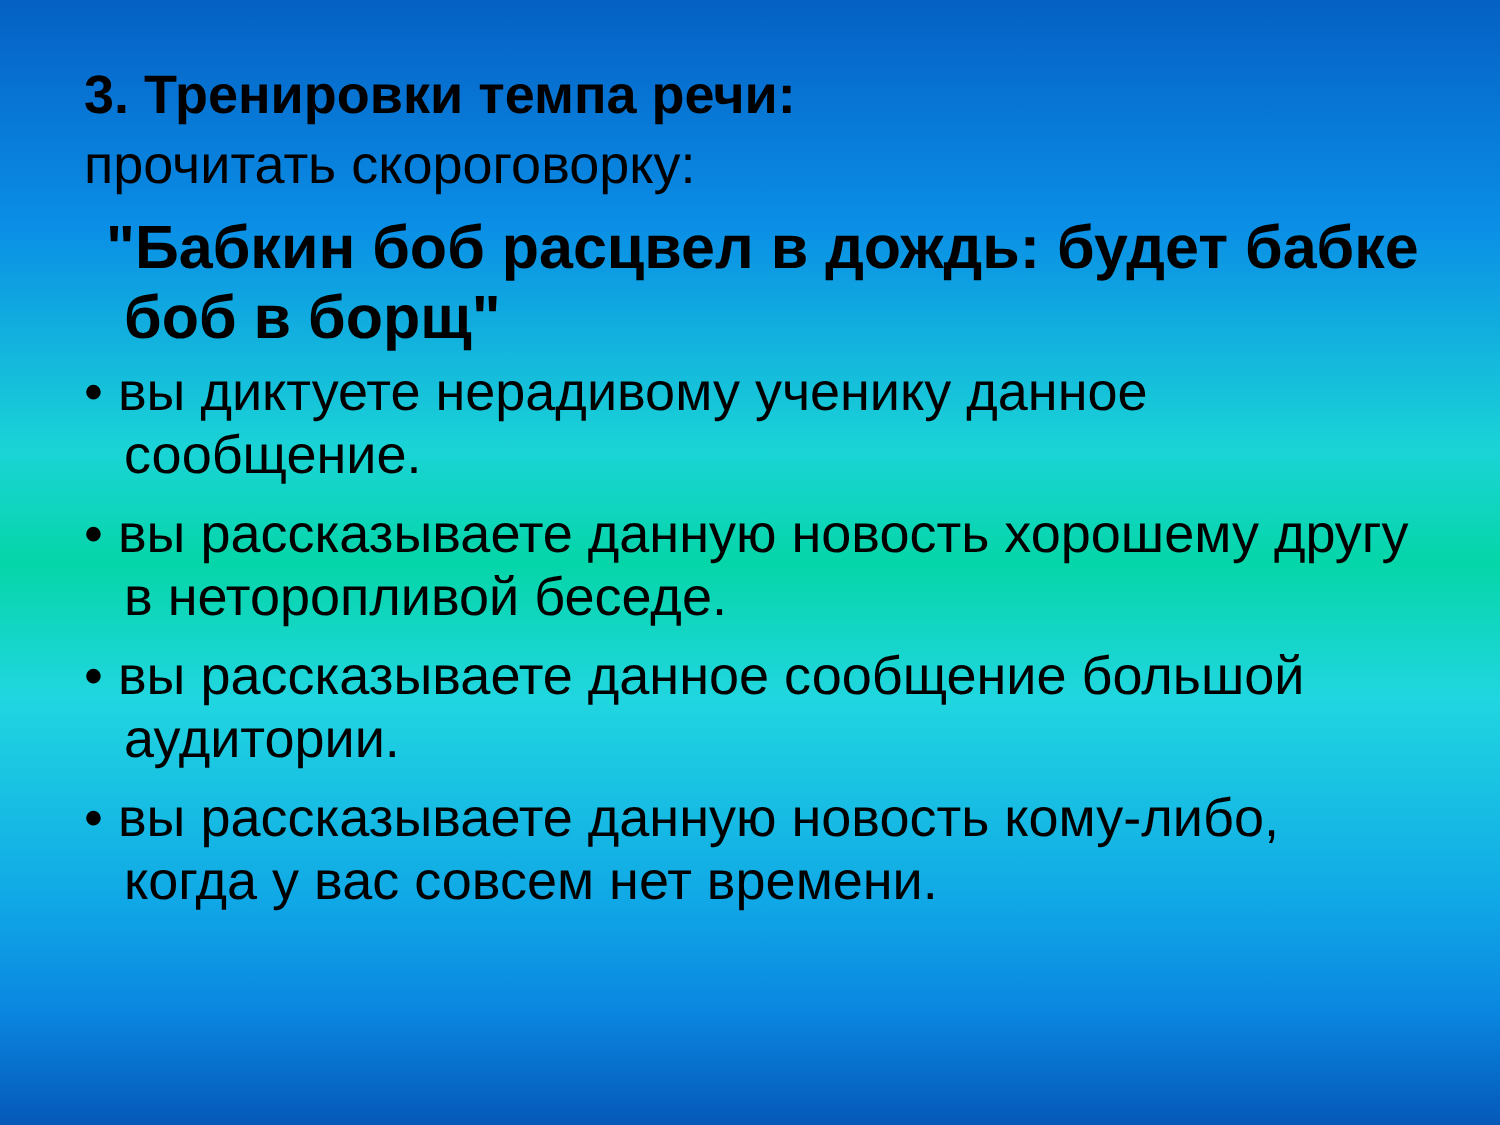3. Тренировки темпа речи:
прочитать скороговорку:
"Бабкин боб расцвел в дождь: будет бабке боб в борщ"
• вы диктуете нерадивому ученику данное сообщение.
• вы рассказываете данную новость хорошему другу в неторопливой беседе.
• вы рассказываете данное сообщение большой аудитории.
• вы рассказываете данную новость кому-либо, когда у вас совсем нет времени.